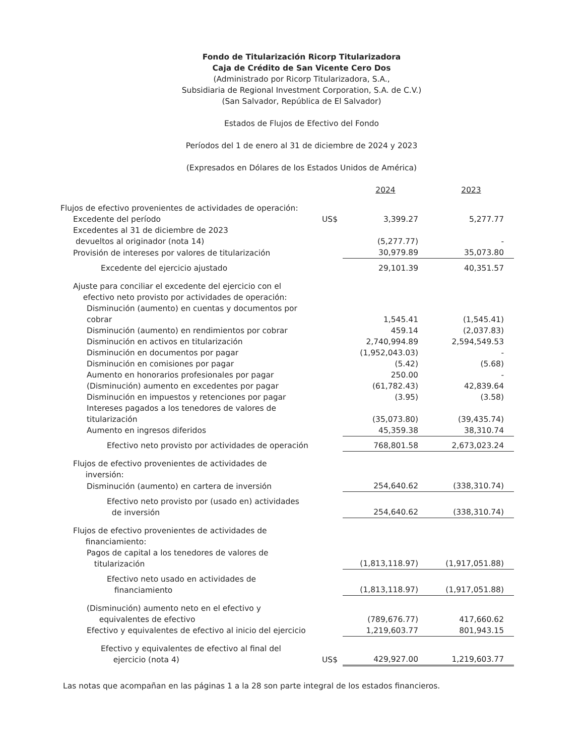Fondo de Titularización Ricorp Titularizadora
Caja de Crédito de San Vicente Cero Dos
(Administrado por Ricorp Titularizadora, S.A.,
Subsidiaria de Regional Investment Corporation, S.A. de C.V.)
(San Salvador, República de El Salvador)
Estados de Flujos de Efectivo del Fondo
Períodos del 1 de enero al 31 de diciembre de 2024 y 2023
(Expresados en Dólares de los Estados Unidos de América)
| | | 2024 | 2023 |
| Flujos de efectivo provenientes de actividades de operación: | | | |
| Excedente del período | US$ | 3,399.27 | 5,277.77 |
| Excedentes al 31 de diciembre de 2023 devueltos al originador (nota 14) | | (5,277.77) | - |
| Provisión de intereses por valores de titularización | | 30,979.89 | 35,073.80 |
| Excedente del ejercicio ajustado | | 29,101.39 | 40,351.57 |
| Ajuste para conciliar el excedente del ejercicio con el efectivo neto provisto por actividades de operación: | | | |
| Disminución (aumento) en cuentas y documentos por cobrar | | 1,545.41 | (1,545.41) |
| Disminución (aumento) en rendimientos por cobrar | | 459.14 | (2,037.83) |
| Disminución en activos en titularización | | 2,740,994.89 | 2,594,549.53 |
| Disminución en documentos por pagar | | (1,952,043.03) | - |
| Disminución en comisiones por pagar | | (5.42) | (5.68) |
| Aumento en honorarios profesionales por pagar | | 250.00 | - |
| (Disminución) aumento en excedentes por pagar | | (61,782.43) | 42,839.64 |
| Disminución en impuestos y retenciones por pagar | | (3.95) | (3.58) |
| Intereses pagados a los tenedores de valores de titularización | | (35,073.80) | (39,435.74) |
| Aumento en ingresos diferidos | | 45,359.38 | 38,310.74 |
| Efectivo neto provisto por actividades de operación | | 768,801.58 | 2,673,023.24 |
| Flujos de efectivo provenientes de actividades de inversión: | | | |
| Disminución (aumento) en cartera de inversión | | 254,640.62 | (338,310.74) |
| Efectivo neto provisto por (usado en) actividades de inversión | | 254,640.62 | (338,310.74) |
| Flujos de efectivo provenientes de actividades de financiamiento: | | | |
| Pagos de capital a los tenedores de valores de titularización | | (1,813,118.97) | (1,917,051.88) |
| Efectivo neto usado en actividades de financiamiento | | (1,813,118.97) | (1,917,051.88) |
| (Disminución) aumento neto en el efectivo y equivalentes de efectivo | | (789,676.77) | 417,660.62 |
| Efectivo y equivalentes de efectivo al inicio del ejercicio | | 1,219,603.77 | 801,943.15 |
| Efectivo y equivalentes de efectivo al final del ejercicio (nota 4) | US$ | 429,927.00 | 1,219,603.77 |
Las notas que acompañan en las páginas 1 a la 28 son parte integral de los estados financieros.